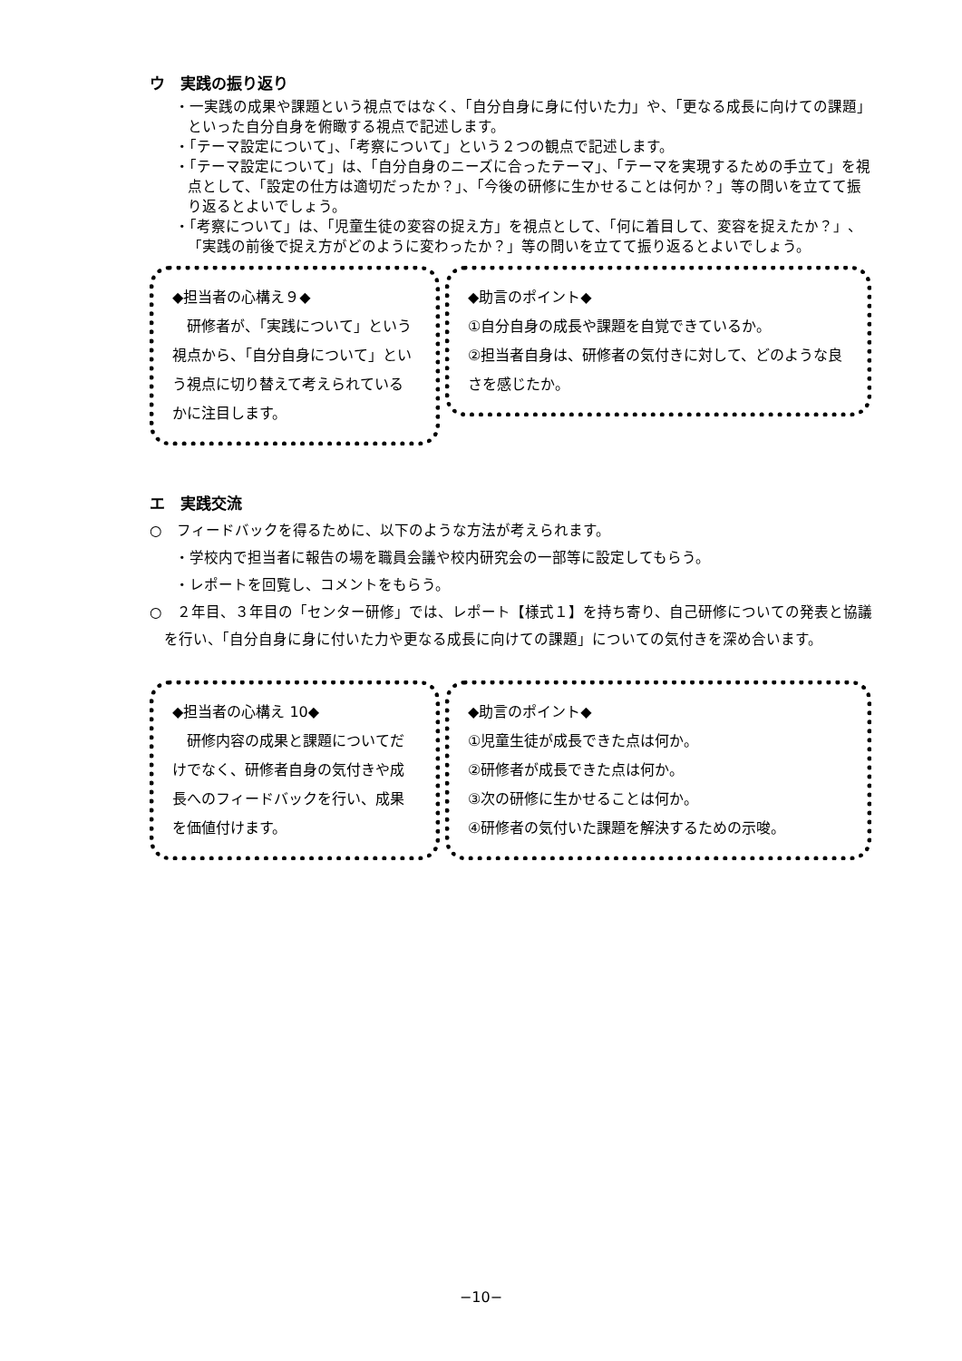ウ　実践の振り返り
・一実践の成果や課題という視点ではなく、「自分自身に身に付いた力」や、「更なる成長に向けての課題」といった自分自身を俯瞰する視点で記述します。
・「テーマ設定について」、「考察について」という２つの観点で記述します。
・「テーマ設定について」は、「自分自身のニーズに合ったテーマ」、「テーマを実現するための手立て」を視点として、「設定の仕方は適切だったか？」、「今後の研修に生かせることは何か？」等の問いを立てて振り返るとよいでしょう。
・「考察について」は、「児童生徒の変容の捉え方」を視点として、「何に着目して、変容を捉えたか？」、「実践の前後で捉え方がどのように変わったか？」等の問いを立てて振り返るとよいでしょう。
◆担当者の心構え９◆
　研修者が、「実践について」という視点から、「自分自身について」という視点に切り替えて考えられているかに注目します。
◆助言のポイント◆
①自分自身の成長や課題を自覚できているか。
②担当者自身は、研修者の気付きに対して、どのような良さを感じたか。
エ　実践交流
○　フィードバックを得るために、以下のような方法が考えられます。
・学校内で担当者に報告の場を職員会議や校内研究会の一部等に設定してもらう。
・レポートを回覧し、コメントをもらう。
○　２年目、３年目の「センター研修」では、レポート【様式１】を持ち寄り、自己研修についての発表と協議を行い、「自分自身に身に付いた力や更なる成長に向けての課題」についての気付きを深め合います。
◆担当者の心構え 10◆
　研修内容の成果と課題についてだけでなく、研修者自身の気付きや成長へのフィードバックを行い、成果を価値付けます。
◆助言のポイント◆
①児童生徒が成長できた点は何か。
②研修者が成長できた点は何か。
③次の研修に生かせることは何か。
④研修者の気付いた課題を解決するための示唆。
−10−